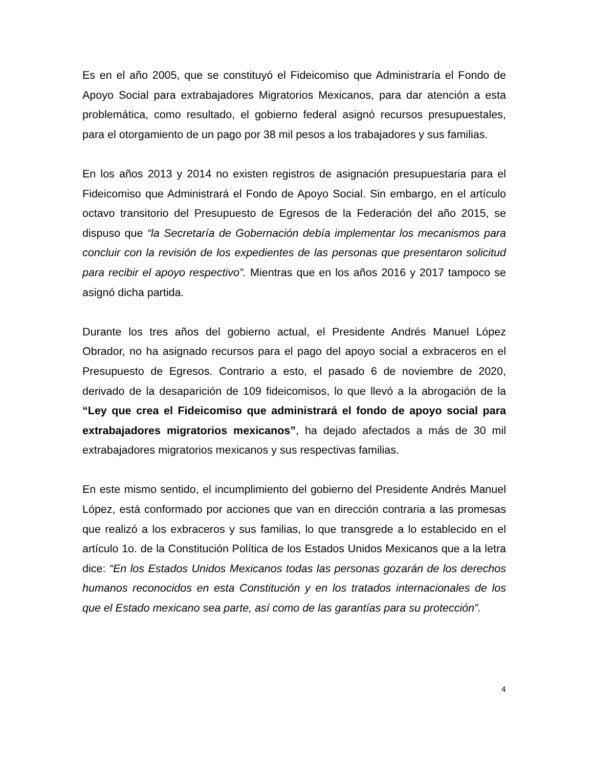Es en el año 2005, que se constituyó el Fideicomiso que Administraría el Fondo de Apoyo Social para extrabajadores Migratorios Mexicanos, para dar atención a esta problemática, como resultado, el gobierno federal asignó recursos presupuestales, para el otorgamiento de un pago por 38 mil pesos a los trabajadores y sus familias.
En los años 2013 y 2014 no existen registros de asignación presupuestaria para el Fideicomiso que Administrará el Fondo de Apoyo Social. Sin embargo, en el artículo octavo transitorio del Presupuesto de Egresos de la Federación del año 2015, se dispuso que “la Secretaría de Gobernación debía implementar los mecanismos para concluir con la revisión de los expedientes de las personas que presentaron solicitud para recibir el apoyo respectivo”. Mientras que en los años 2016 y 2017 tampoco se asignó dicha partida.
Durante los tres años del gobierno actual, el Presidente Andrés Manuel López Obrador, no ha asignado recursos para el pago del apoyo social a exbraceros en el Presupuesto de Egresos. Contrario a esto, el pasado 6 de noviembre de 2020, derivado de la desaparición de 109 fideicomisos, lo que llevó a la abrogación de la “Ley que crea el Fideicomiso que administrará el fondo de apoyo social para extrabajadores migratorios mexicanos”, ha dejado afectados a más de 30 mil extrabajadores migratorios mexicanos y sus respectivas familias.
En este mismo sentido, el incumplimiento del gobierno del Presidente Andrés Manuel López, está conformado por acciones que van en dirección contraria a las promesas que realizó a los exbraceros y sus familias, lo que transgrede a lo establecido en el artículo 1o. de la Constitución Política de los Estados Unidos Mexicanos que a la letra dice: “En los Estados Unidos Mexicanos todas las personas gozarán de los derechos humanos reconocidos en esta Constitución y en los tratados internacionales de los que el Estado mexicano sea parte, así como de las garantías para su protección”.
4